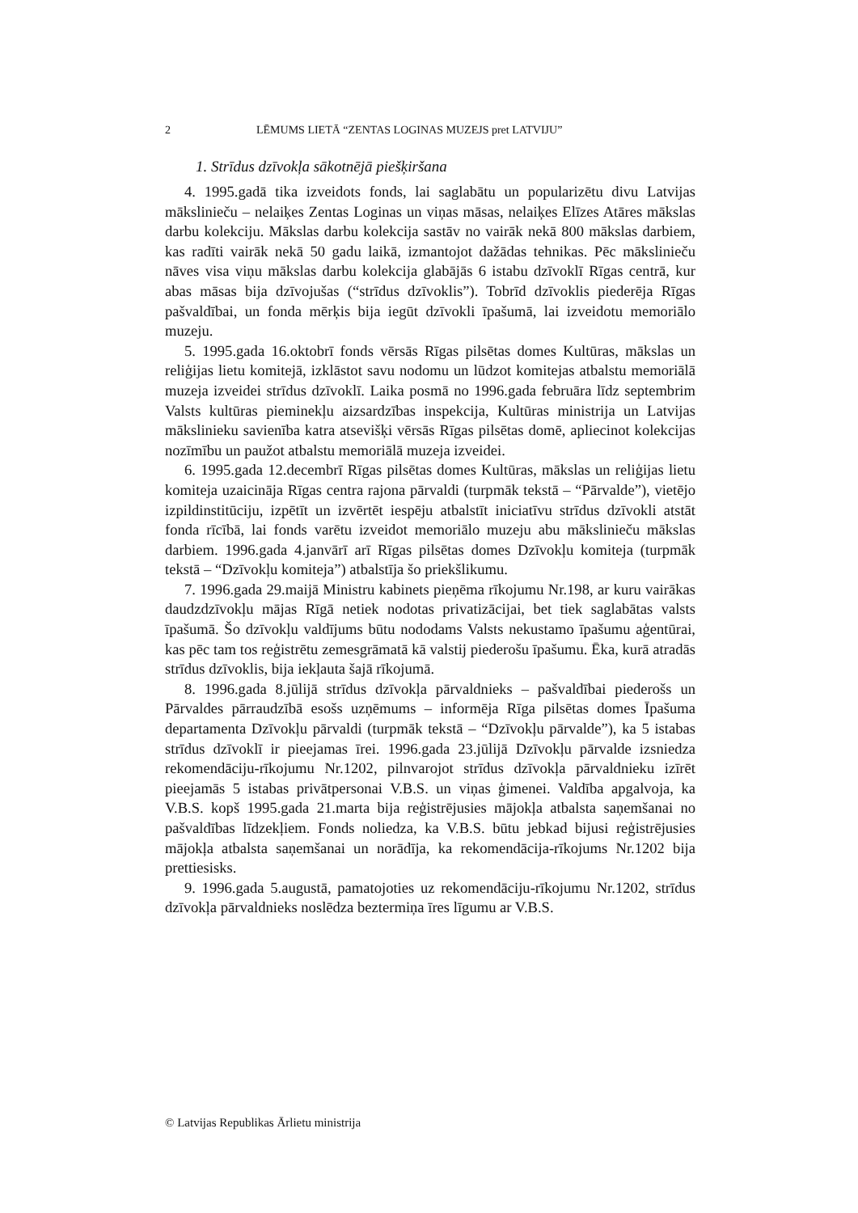2 LĒMUMS LIETĀ “ZENTAS LOGINAS MUZEJS pret LATVIJU”
1. Strīdus dzīvokļa sākotnējā piešķiršana
4. 1995.gadā tika izveidots fonds, lai saglabātu un popularizētu divu Latvijas mākslinieču – nelaiķes Zentas Loginas un viņas māsas, nelaiķes Elīzes Atāres mākslas darbu kolekciju. Mākslas darbu kolekcija sastāv no vairāk nekā 800 mākslas darbiem, kas radīti vairāk nekā 50 gadu laikā, izmantojot dažādas tehnikas. Pēc mākslinieču nāves visa viņu mākslas darbu kolekcija glabājās 6 istabu dzīvoklī Rīgas centrā, kur abas māsas bija dzīvojušas (“strīdus dzīvoklis”). Tobrīd dzīvoklis piederēja Rīgas pašvaldībai, un fonda mērķis bija iegūt dzīvokli īpašumā, lai izveidotu memoriālo muzeju.
5. 1995.gada 16.oktobrī fonds vērsās Rīgas pilsētas domes Kultūras, mākslas un reliģijas lietu komitejā, izklāstot savu nodomu un lūdzot komitejas atbalstu memoriālā muzeja izveidei strīdus dzīvoklī. Laika posmā no 1996.gada februāra līdz septembrim Valsts kultūras pieminekļu aizsardzības inspekcija, Kultūras ministrija un Latvijas mākslinieku savienība katra atsevišķi vērsās Rīgas pilsētas domē, apliecinot kolekcijas nozīmību un paužot atbalstu memoriālā muzeja izveidei.
6. 1995.gada 12.decembrī Rīgas pilsētas domes Kultūras, mākslas un reliģijas lietu komiteja uzaicināja Rīgas centra rajona pārvaldi (turpmāk tekstā – “Pārvalde”), vietējo izpildinstitūciju, izpētīt un izvērtēt iespēju atbalstīt iniciatīvu strīdus dzīvokli atstāt fonda rīcībā, lai fonds varētu izveidot memoriālo muzeju abu mākslinieču mākslas darbiem. 1996.gada 4.janvārī arī Rīgas pilsētas domes Dzīvokļu komiteja (turpmāk tekstā – “Dzīvokļu komiteja”) atbalstīja šo priekšlikumu.
7. 1996.gada 29.maijā Ministru kabinets pieņēma rīkojumu Nr.198, ar kuru vairākas daudzdzīvokļu mājas Rīgā netiek nodotas privatizācijai, bet tiek saglabātas valsts īpašumā. Šo dzīvokļu valdījums būtu nododams Valsts nekustamo īpašumu aģentūrai, kas pēc tam tos reģistrētu zemesgrāmatā kā valstij piederošu īpašumu. Ēka, kurā atradās strīdus dzīvoklis, bija iekļauta šajā rīkojumā.
8. 1996.gada 8.jūlijā strīdus dzīvokļa pārvaldnieks – pašvaldībai piederošs un Pārvaldes pārraudzībā esošs uzņēmums – informēja Rīga pilsētas domes Īpašuma departamenta Dzīvokļu pārvaldi (turpmāk tekstā – “Dzīvokļu pārvalde”), ka 5 istabas strīdus dzīvoklī ir pieejamas īrei. 1996.gada 23.jūlijā Dzīvokļu pārvalde izsniedza rekomendāciju-rīkojumu Nr.1202, pilnvarojot strīdus dzīvokļa pārvaldnieku izīrēt pieejamās 5 istabas privātpersonai V.B.S. un viņas ģimenei. Valdība apgalvoja, ka V.B.S. kopš 1995.gada 21.marta bija reģistrējusies mājokļa atbalsta saņemšanai no pašvaldības līdzekļiem. Fonds noliedza, ka V.B.S. būtu jebkad bijusi reģistrējusies mājokļa atbalsta saņemšanai un norādīja, ka rekomendācija-rīkojums Nr.1202 bija prettiesisks.
9. 1996.gada 5.augustā, pamatojoties uz rekomendāciju-rīkojumu Nr.1202, strīdus dzīvokļa pārvaldnieks noslēdza beztermiņa īres līgumu ar V.B.S.
© Latvijas Republikas Ārlietu ministrija